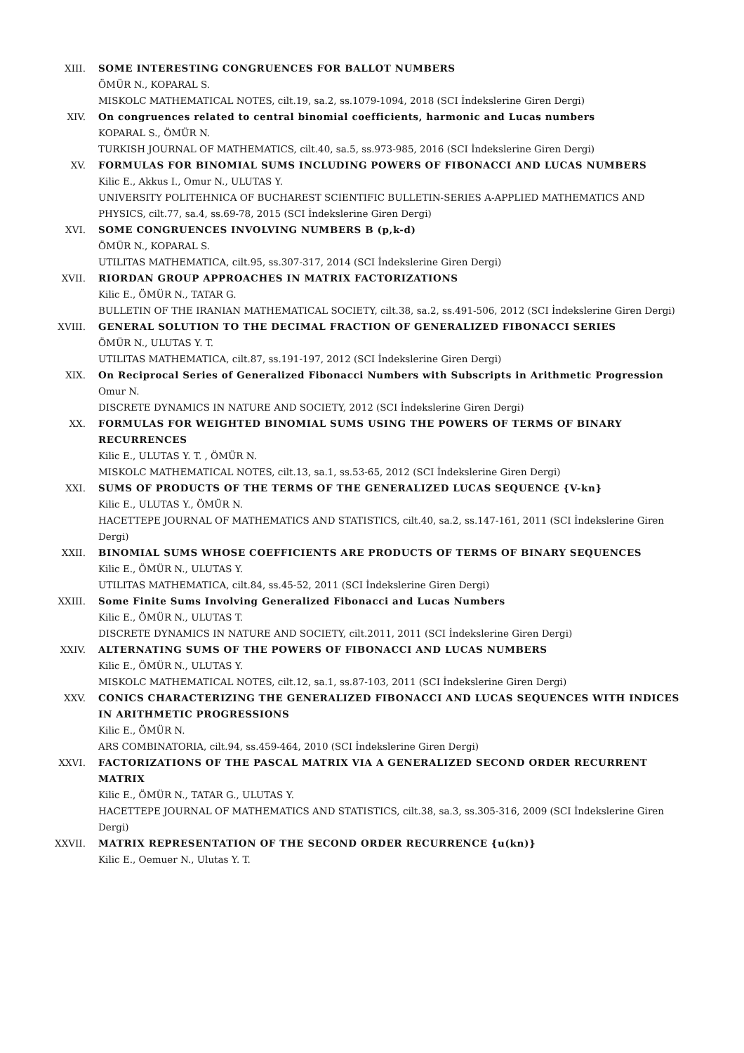XIII. SOME INTERESTING CONGRUENCES FOR BALLOT NUMBERS
ÖMÜR N., KOPARAL S.
MISKOLC MATHEMATICAL NOTES, cilt.19, sa.2, ss.1079-1094, 2018 (SCI İndekslerine Giren Dergi)
XIV. On congruences related to central binomial coefficients, harmonic and Lucas numbers
KOPARAL S., ÖMÜR N.
TURKISH JOURNAL OF MATHEMATICS, cilt.40, sa.5, ss.973-985, 2016 (SCI İndekslerine Giren Dergi)
XV. FORMULAS FOR BINOMIAL SUMS INCLUDING POWERS OF FIBONACCI AND LUCAS NUMBERS
Kilic E., Akkus I., Omur N., ULUTAS Y.
UNIVERSITY POLITEHNICA OF BUCHAREST SCIENTIFIC BULLETIN-SERIES A-APPLIED MATHEMATICS AND PHYSICS, cilt.77, sa.4, ss.69-78, 2015 (SCI İndekslerine Giren Dergi)
XVI. SOME CONGRUENCES INVOLVING NUMBERS B (p,k-d)
ÖMÜR N., KOPARAL S.
UTILITAS MATHEMATICA, cilt.95, ss.307-317, 2014 (SCI İndekslerine Giren Dergi)
XVII. RIORDAN GROUP APPROACHES IN MATRIX FACTORIZATIONS
Kilic E., ÖMÜR N., TATAR G.
BULLETIN OF THE IRANIAN MATHEMATICAL SOCIETY, cilt.38, sa.2, ss.491-506, 2012 (SCI İndekslerine Giren Dergi)
XVIII. GENERAL SOLUTION TO THE DECIMAL FRACTION OF GENERALIZED FIBONACCI SERIES
ÖMÜR N., ULUTAS Y. T.
UTILITAS MATHEMATICA, cilt.87, ss.191-197, 2012 (SCI İndekslerine Giren Dergi)
XIX. On Reciprocal Series of Generalized Fibonacci Numbers with Subscripts in Arithmetic Progression
Omur N.
DISCRETE DYNAMICS IN NATURE AND SOCIETY, 2012 (SCI İndekslerine Giren Dergi)
XX. FORMULAS FOR WEIGHTED BINOMIAL SUMS USING THE POWERS OF TERMS OF BINARY RECURRENCES
Kilic E., ULUTAS Y. T. , ÖMÜR N.
MISKOLC MATHEMATICAL NOTES, cilt.13, sa.1, ss.53-65, 2012 (SCI İndekslerine Giren Dergi)
XXI. SUMS OF PRODUCTS OF THE TERMS OF THE GENERALIZED LUCAS SEQUENCE {V-kn}
Kilic E., ULUTAS Y., ÖMÜR N.
HACETTEPE JOURNAL OF MATHEMATICS AND STATISTICS, cilt.40, sa.2, ss.147-161, 2011 (SCI İndekslerine Giren Dergi)
XXII. BINOMIAL SUMS WHOSE COEFFICIENTS ARE PRODUCTS OF TERMS OF BINARY SEQUENCES
Kilic E., ÖMÜR N., ULUTAS Y.
UTILITAS MATHEMATICA, cilt.84, ss.45-52, 2011 (SCI İndekslerine Giren Dergi)
XXIII. Some Finite Sums Involving Generalized Fibonacci and Lucas Numbers
Kilic E., ÖMÜR N., ULUTAS T.
DISCRETE DYNAMICS IN NATURE AND SOCIETY, cilt.2011, 2011 (SCI İndekslerine Giren Dergi)
XXIV. ALTERNATING SUMS OF THE POWERS OF FIBONACCI AND LUCAS NUMBERS
Kilic E., ÖMÜR N., ULUTAS Y.
MISKOLC MATHEMATICAL NOTES, cilt.12, sa.1, ss.87-103, 2011 (SCI İndekslerine Giren Dergi)
XXV. CONICS CHARACTERIZING THE GENERALIZED FIBONACCI AND LUCAS SEQUENCES WITH INDICES IN ARITHMETIC PROGRESSIONS
Kilic E., ÖMÜR N.
ARS COMBINATORIA, cilt.94, ss.459-464, 2010 (SCI İndekslerine Giren Dergi)
XXVI. FACTORIZATIONS OF THE PASCAL MATRIX VIA A GENERALIZED SECOND ORDER RECURRENT MATRIX
Kilic E., ÖMÜR N., TATAR G., ULUTAS Y.
HACETTEPE JOURNAL OF MATHEMATICS AND STATISTICS, cilt.38, sa.3, ss.305-316, 2009 (SCI İndekslerine Giren Dergi)
XXVII. MATRIX REPRESENTATION OF THE SECOND ORDER RECURRENCE {u(kn)}
Kilic E., Oemuer N., Ulutas Y. T.